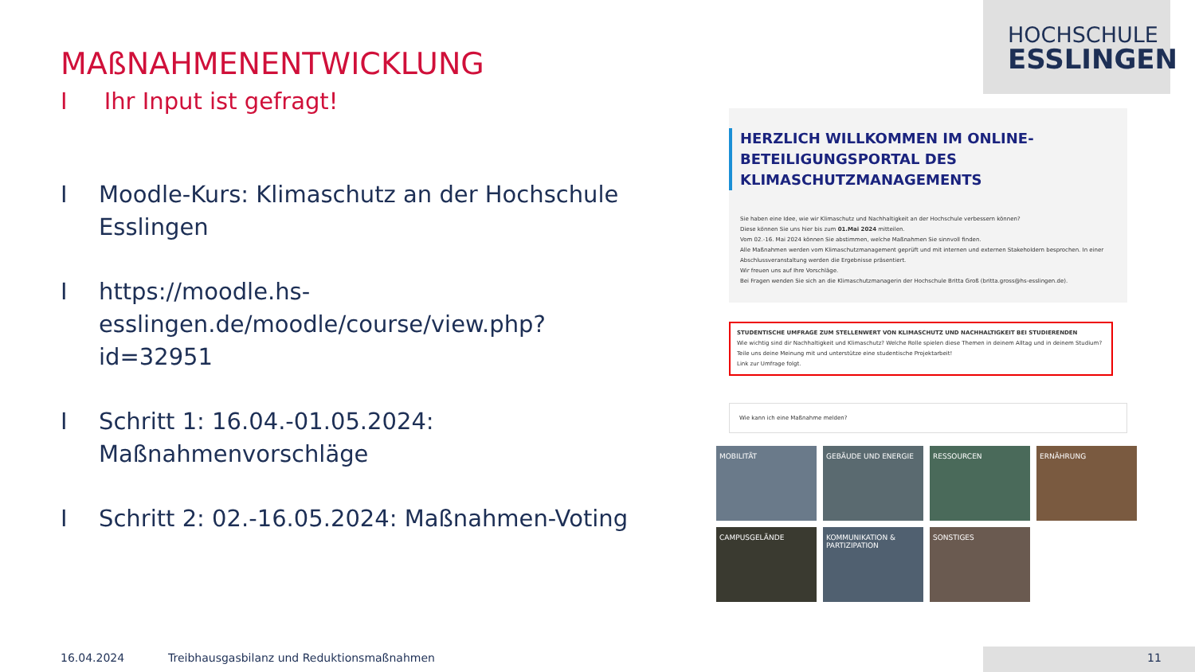HOCHSCHULE
ESSLINGEN
MAßNAHMENENTWICKLUNG
I Ihr Input ist gefragt!
I Moodle-Kurs: Klimaschutz an der Hochschule Esslingen
Ihttps://moodle.hs-esslingen.de/moodle/course/view.php?id=32951
I Schritt 1: 16.04.-01.05.2024: Maßnahmenvorschläge
I Schritt 2: 02.-16.05.2024: Maßnahmen-Voting
HERZLICH WILLKOMMEN IM ONLINE-
BETEILIGUNGSPORTAL DES
KLIMASCHUTZMANAGEMENTS
Sie haben eine Idee, wie wir Klimaschutz und Nachhaltigkeit an der Hochschule verbessern können?
Diese können Sie uns hier bis zum 01.Mai 2024 mitteilen.
Vom 02.-16. Mai 2024 können Sie abstimmen, welche Maßnahmen Sie sinnvoll finden.
Alle Maßnahmen werden vom Klimaschutzmanagement geprüft und mit internen und externen Stakeholdern besprochen. In einer Abschlussveranstaltung werden die Ergebnisse präsentiert.
Wir freuen uns auf Ihre Vorschläge.
Bei Fragen wenden Sie sich an die Klimaschutzmanagerin der Hochschule Britta Groß (britta.gross@hs-esslingen.de).
STUDENTISCHE UMFRAGE ZUM STELLENWERT VON KLIMASCHUTZ UND NACHHALTIGKEIT BEI STUDIERENDEN
Wie wichtig sind dir Nachhaltigkeit und Klimaschutz? Welche Rolle spielen diese Themen in deinem Alltag und in deinem Studium?
Teile uns deine Meinung mit und unterstütze eine studentische Projektarbeit!
Link zur Umfrage folgt.
Wie kann ich eine Maßnahme melden?
MOBILITÄT
GEBÄUDE UND ENERGIE
RESSOURCEN
ERNÄHRUNG
CAMPUSGELÄNDE
KOMMUNIKATION & PARTIZIPATION
SONSTIGES
16.04.2024
Treibhausgasbilanz und Reduktionsmaßnahmen
11